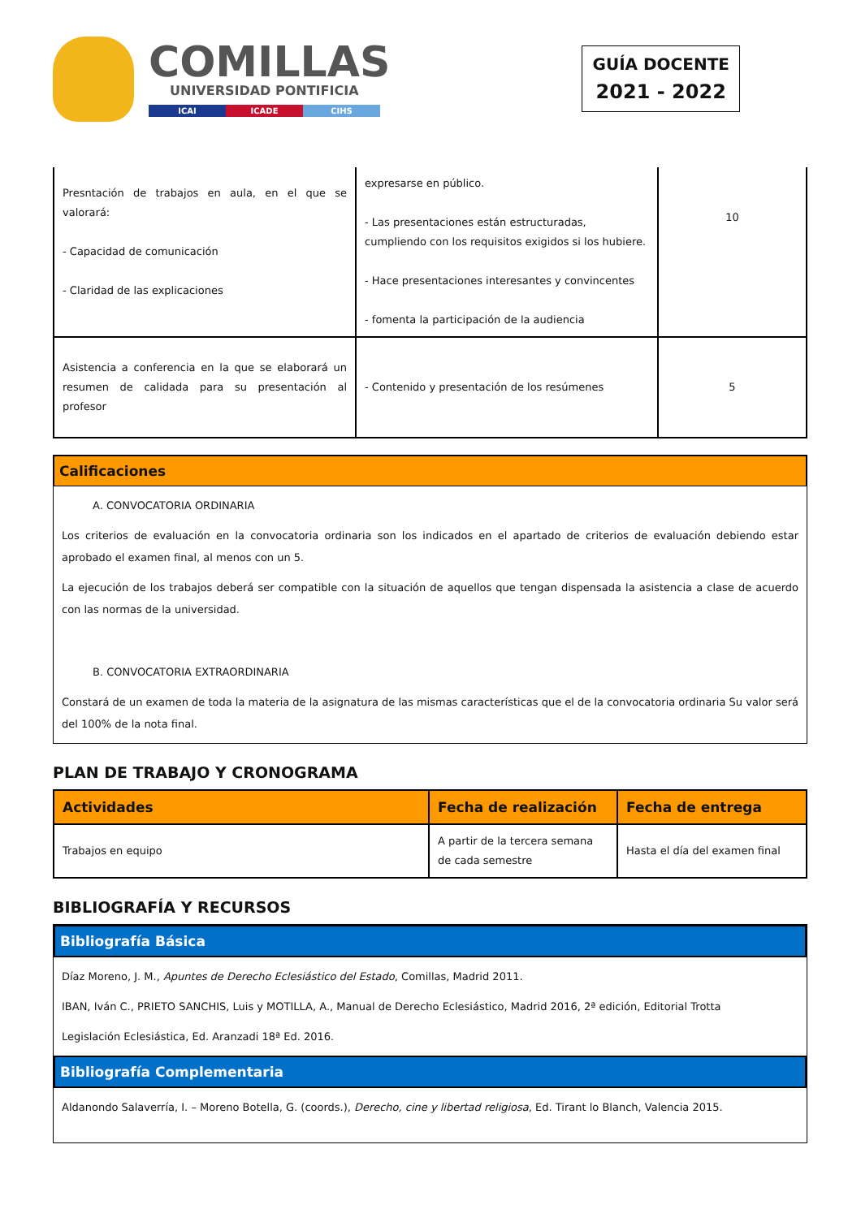COMILLAS
UNIVERSIDAD PONTIFICIA
ICAI ICADE CIHS
GUÍA DOCENTE
2021 - 2022
| Presntación de trabajos en aula, en el que se valorará: - Capacidad de comunicación - Claridad de las explicaciones | expresarse en público. - Las presentaciones están estructuradas, cumpliendo con los requisitos exigidos si los hubiere. - Hace presentaciones interesantes y convincentes - fomenta la participación de la audiencia | 10 |
| Asistencia a conferencia en la que se elaborará un resumen de calidada para su presentación al profesor | - Contenido y presentación de los resúmenes | 5 |
Calificaciones
A. CONVOCATORIA ORDINARIA
Los criterios de evaluación en la convocatoria ordinaria son los indicados en el apartado de criterios de evaluación debiendo estar aprobado el examen final, al menos con un 5.
La ejecución de los trabajos deberá ser compatible con la situación de aquellos que tengan dispensada la asistencia a clase de acuerdo con las normas de la universidad.
B. CONVOCATORIA EXTRAORDINARIA
Constará de un examen de toda la materia de la asignatura de las mismas características que el de la convocatoria ordinaria Su valor será del 100% de la nota final.
PLAN DE TRABAJO Y CRONOGRAMA
| Actividades | Fecha de realización | Fecha de entrega |
| --- | --- | --- |
| Trabajos en equipo | A partir de la tercera semana de cada semestre | Hasta el día del examen final |
BIBLIOGRAFÍA Y RECURSOS
Bibliografía Básica
Díaz Moreno, J. M., Apuntes de Derecho Eclesiástico del Estado, Comillas, Madrid 2011.
IBAN, Iván C., PRIETO SANCHIS, Luis y MOTILLA, A., Manual de Derecho Eclesiástico, Madrid 2016, 2ª edición, Editorial Trotta
Legislación Eclesiástica, Ed. Aranzadi 18ª Ed. 2016.
Bibliografía Complementaria
Aldanondo Salaverría, I. – Moreno Botella, G. (coords.), Derecho, cine y libertad religiosa, Ed. Tirant lo Blanch, Valencia 2015.